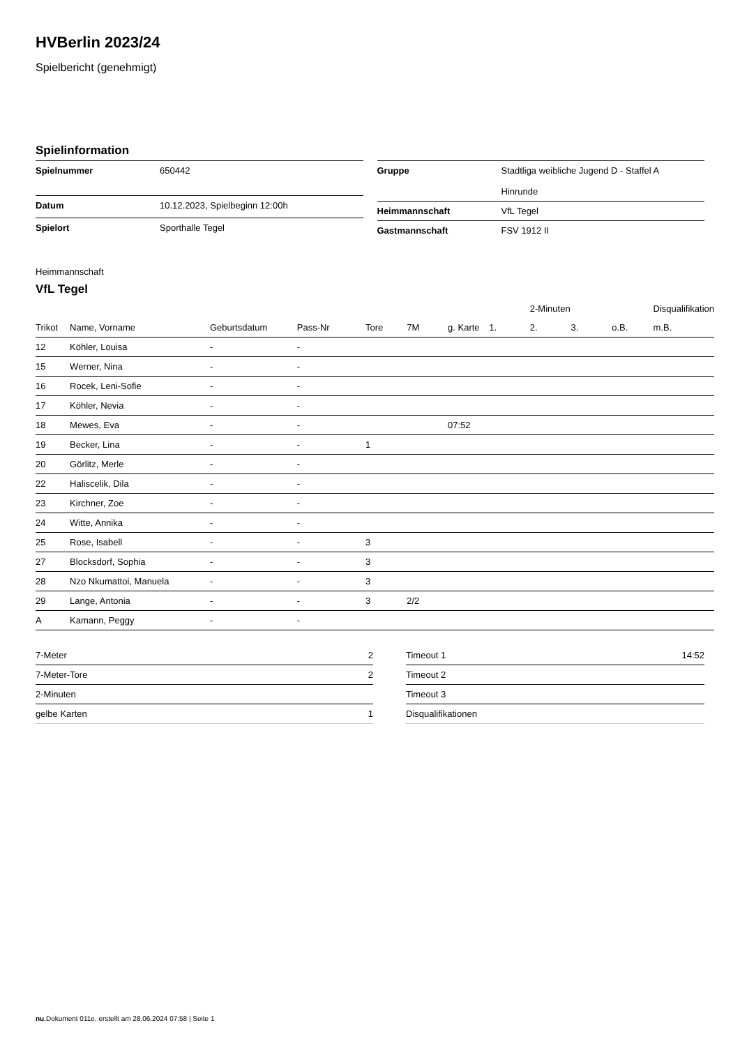HVBerlin 2023/24
Spielbericht (genehmigt)
Spielinformation
| Spielnummer | 650442 |
| Datum | 10.12.2023, Spielbeginn 12:00h |
| Spielort | Sporthalle Tegel |
| Gruppe | Stadtliga weibliche Jugend D - Staffel A Hinrunde |
| Heimmannschaft | VfL Tegel |
| Gastmannschaft | FSV 1912 II |
Heimmannschaft
VfL Tegel
| | | | | | | | | 2-Minuten | | | Disqualifikation |
| --- | --- | --- | --- | --- | --- | --- | --- | --- | --- | --- | --- |
| Trikot | Name, Vorname | Geburtsdatum | Pass-Nr | Tore | 7M | g. Karte | 1. | 2. | 3. | o.B. | m.B. |
| 12 | Köhler, Louisa | - | - | | | | | | | | |
| 15 | Werner, Nina | - | - | | | | | | | | |
| 16 | Rocek, Leni-Sofie | - | - | | | | | | | | |
| 17 | Köhler, Nevia | - | - | | | | | | | | |
| 18 | Mewes, Eva | - | - | | | 07:52 | | | | | |
| 19 | Becker, Lina | - | - | 1 | | | | | | | |
| 20 | Görlitz, Merle | - | - | | | | | | | | |
| 22 | Haliscelik, Dila | - | - | | | | | | | | |
| 23 | Kirchner, Zoe | - | - | | | | | | | | |
| 24 | Witte, Annika | - | - | | | | | | | | |
| 25 | Rose, Isabell | - | - | 3 | | | | | | | |
| 27 | Blocksdorf, Sophia | - | - | 3 | | | | | | | |
| 28 | Nzo Nkumattoi, Manuela | - | - | 3 | | | | | | | |
| 29 | Lange, Antonia | - | - | 3 | 2/2 | | | | | | |
| A | Kamann, Peggy | - | - | | | | | | | | |
| 7-Meter | 2 |
| 7-Meter-Tore | 2 |
| 2-Minuten | |
| gelbe Karten | 1 |
| Timeout 1 | 14:52 |
| Timeout 2 | |
| Timeout 3 | |
| Disqualifikationen | |
nu.Dokument 011e, erstellt am 28.06.2024 07:58 | Seite 1